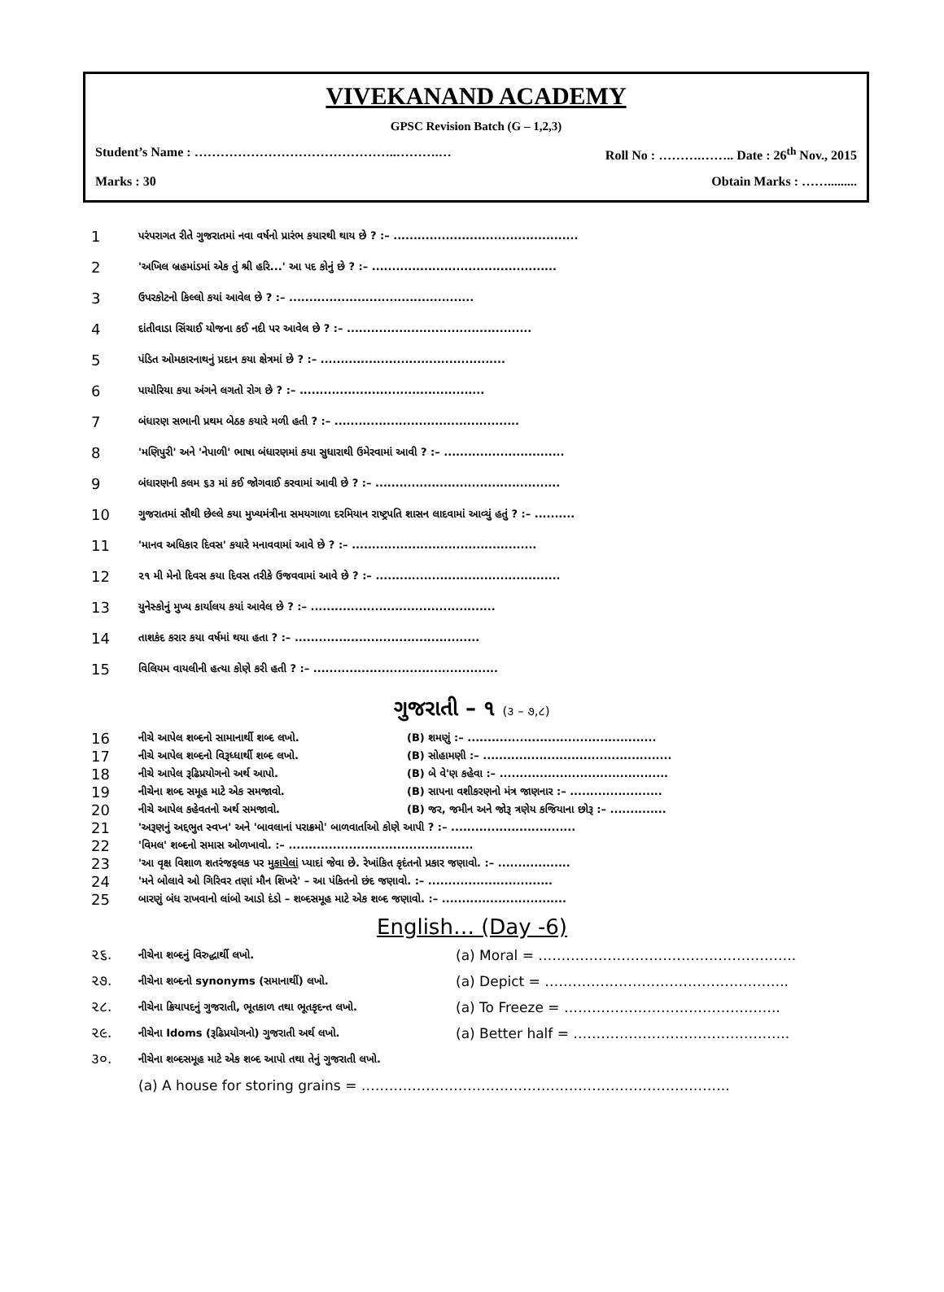VIVEKANAND ACADEMY
GPSC Revision Batch (G – 1,2,3)
Student’s Name : ………………………………………..……….… Roll No : ……….…….. Date : 26<sup>th</sup> Nov., 2015
Marks : 30 Obtain Marks : …….........
| 1 | પરંપરાગત રીતે ગુજરાતમાં નવા વર્ષનો પ્રારંભ કયારથી થાય છે ? :– .............................................. |
| 2 | 'અખિલ બ્રહમાંડમાં એક તું શ્રી હરિ...' આ પદ કોનું છે ? :– .............................................. |
| 3 | ઉપરકોટનો કિલ્લો કયાં આવેલ છે ? :– .............................................. |
| 4 | દાંતીવાડા સિંચાઈ યોજના કઈ નદી પર આવેલ છે ? :– .............................................. |
| 5 | પંડિત ઓમકારનાથનું પ્રદાન કયા ક્ષેત્રમાં છે ? :– .............................................. |
| 6 | પાયોરિયા કયા અંગને લગતો રોગ છે ? :– .............................................. |
| 7 | બંધારણ સભાની પ્રથમ બેઠક કયારે મળી હતી ? :– .............................................. |
| 8 | 'મણિપુરી' અને 'નેપાળી' ભાષા બંધારણમાં કયા સુધારાથી ઉમેરવામાં આવી ? :– .............................. |
| 9 | બંધારણની કલમ ૬૩ માં કઈ જોગવાઈ કરવામાં આવી છે ? :– .............................................. |
| 10 | ગુજરાતમાં સૌથી છેલ્લે કયા મુખ્યમંત્રીના સમયગાળા દરમિયાન રાષ્ટ્રપતિ શાસન લાદવામાં આવ્યું હતું ? :– .......... |
| 11 | 'માનવ અધિકાર દિવસ' કયારે મનાવવામાં આવે છે ? :– .............................................. |
| 12 | ૨૧ મી મેનો દિવસ કયા દિવસ તરીકે ઉજવવામાં આવે છે ? :– .............................................. |
| 13 | યુનેસ્કોનું મુખ્ય કાર્યાલય કયાં આવેલ છે ? :– .............................................. |
| 14 | તાશકંદ કરાર કયા વર્ષમાં થયા હતા ? :– .............................................. |
| 15 | વિલિયમ વાયલીની હત્યા કોણે કરી હતી ? :– .............................................. |
ગુજરાતી – ૧ (૩ – ૭,૮)
| 16 | નીચે આપેલ શબ્દનો સામાનાર્થી શબ્દ લખો. | (B) શમણું :– ............................................... |
| 17 | નીચે આપેલ શબ્દનો વિરૂધ્ધાર્થી શબ્દ લખો. | (B) સોહામણી :– ............................................... |
| 18 | નીચે આપેલ રૂઢિપ્રયોગનો અર્થ આપો. | (B) બે વે'ણ કહેવા :– .......................................... |
| 19 | નીચેના શબ્દ સમૂહ માટે એક સમજાવો. | (B) સાપના વશીકરણનો મંત્ર જાણનાર :– ....................... |
| 20 | નીચે આપેલ કહેવતનો અર્થ સમજાવો. | (B) જર, જમીન અને જોરૂ ત્રણેય કજિયાના છોરૂ :– .............. |
| 21 | 'અરૂણનું અદ્દભુત સ્વપ્ન' અને 'બાવલાનાં પરાક્રમો' બાળવાર્તાઓ કોણે આપી ? :– ............................... | |
| 22 | 'વિમલ' શબ્દનો સમાસ ઓળખાવો. :– .............................................. | |
| 23 | 'આ વૃક્ષ વિશાળ શતરંજફલક પર મુકાયેલાં પ્યાદાં જેવા છે. રેખાંકિત કૃદંતનો પ્રકાર જણાવો. :– .................. | |
| 24 | 'મને બોલાવે ઓ ગિરિવર તણાં મૌન શિખરે' – આ પંકિતનો છંદ જણાવો. :– ............................... | |
| 25 | બારણું બંધ રાખવાનો લાંબો આડો દંડો – શબ્દસમૂહ માટે એક શબ્દ જણાવો. :– ............................... | |
English… (Day -6)
| ૨૬. | નીચેના શબ્દનું વિરુદ્ધાર્થી લખો. | (a) Moral = ……………………………………………….. |
| ૨૭. | નીચેના શબ્દનો synonyms (સમાનાર્થી) લખો. | (a) Depict = …………………………………………….. |
| ૨૮. | નીચેના ક્રિયાપદનું ગુજરાતી, ભૂતકાળ તથા ભૂતકૃદન્ત લખો. | (a) To Freeze = ……………………………………….. |
| ૨૯. | નીચેના Idoms (રૂઢિપ્રયોગનો) ગુજરાતી અર્થ લખો. | (a) Better half = ……………………………………….. |
| ૩૦. | નીચેના શબ્દસમૂહ માટે એક શબ્દ આપો તથા તેનું ગુજરાતી લખો. | |
| | (a) A house for storing grains = …………………………………………………………………….. | |